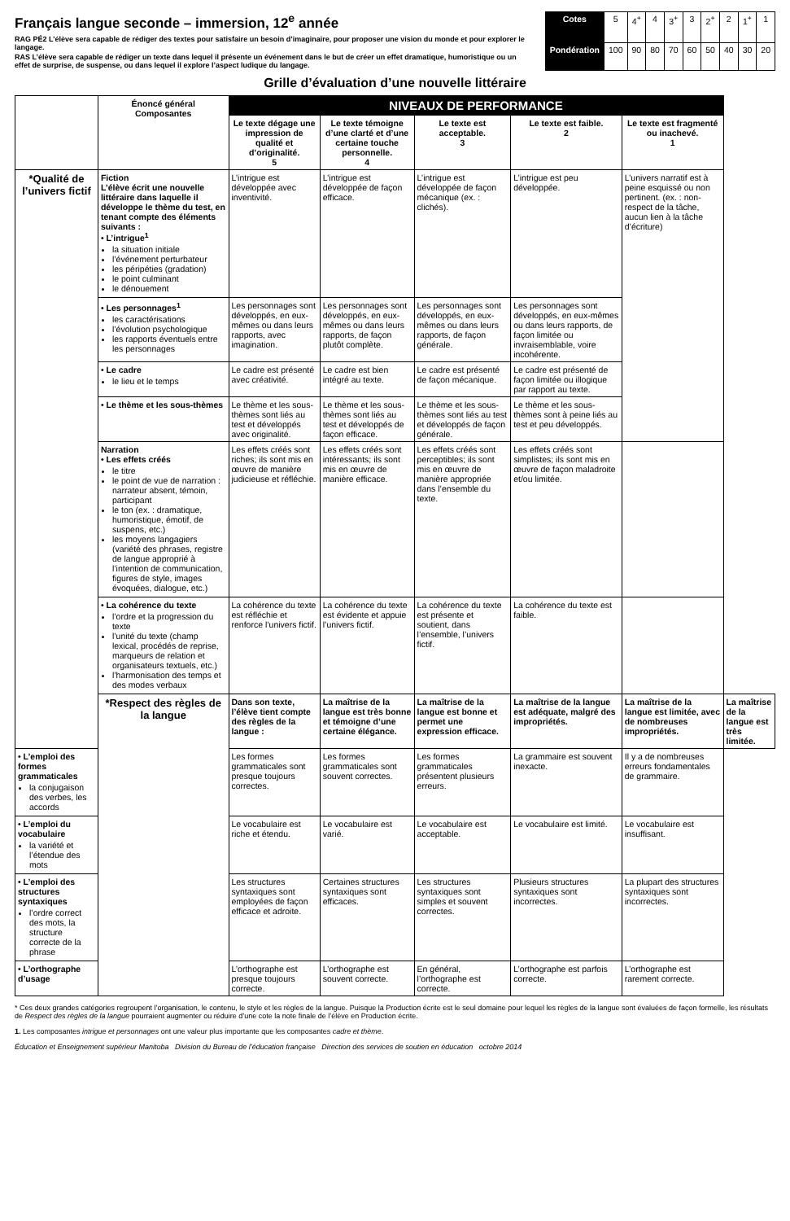Français langue seconde – immersion, 12<sup>e</sup> année
RAG PÉ2 L’élève sera capable de rédiger des textes pour satisfaire un besoin d’imaginaire, pour proposer une vision du monde et pour explorer le langage.
RAS L’élève sera capable de rédiger un texte dans lequel il présente un événement dans le but de créer un effet dramatique, humoristique ou un effet de surprise, de suspense, ou dans lequel il explore l’aspect ludique du langage.
| Cotes | 5 | 4<sup>+</sup> | 4 | 3<sup>+</sup> | 3 | 2<sup>+</sup> | 2 | 1<sup>+</sup> | 1 |
| Pondération | 100 | 90 | 80 | 70 | 60 | 50 | 40 | 30 | 20 |
Grille d’évaluation d’une nouvelle littéraire
| | Énoncé général Composantes | NIVEAUX DE PERFORMANCE | | | | | |
| --- | --- | --- | --- | --- | --- | --- | --- |
| | | Le texte dégage une impression de qualité et d’originalité. 5 | Le texte témoigne d’une clarté et d’une certaine touche personnelle. 4 | Le texte est acceptable. 3 | Le texte est faible. 2 | Le texte est fragmenté ou inachevé. 1 | |
| *Qualité de l’univers fictif | Fiction L’élève écrit une nouvelle littéraire dans laquelle il développe le thème du test, en tenant compte des éléments suivants : • L’intrigue<sup>1</sup> la situation initiale l’événement perturbateur les péripéties (gradation) le point culminant le dénouement | L’intrigue est développée avec inventivité. | L’intrigue est développée de façon efficace. | L’intrigue est développée de façon mécanique (ex. : clichés). | L’intrigue est peu développée. | L’univers narratif est à peine esquissé ou non pertinent. (ex. : non-respect de la tâche, aucun lien à la tâche d’écriture) | |
| | • Les personnages<sup>1</sup> les caractérisations l’évolution psychologique les rapports éventuels entre les personnages | Les personnages sont développés, en eux-mêmes ou dans leurs rapports, avec imagination. | Les personnages sont développés, en eux-mêmes ou dans leurs rapports, de façon plutôt complète. | Les personnages sont développés, en eux-mêmes ou dans leurs rapports, de façon générale. | Les personnages sont développés, en eux-mêmes ou dans leurs rapports, de façon limitée ou invraisemblable, voire incohérente. | | |
| | • Le cadre le lieu et le temps | Le cadre est présenté avec créativité. | Le cadre est bien intégré au texte. | Le cadre est présenté de façon mécanique. | Le cadre est présenté de façon limitée ou illogique par rapport au texte. | | |
| | • Le thème et les sous-thèmes | Le thème et les sous-thèmes sont liés au test et développés avec originalité. | Le thème et les sous-thèmes sont liés au test et développés de façon efficace. | Le thème et les sous-thèmes sont liés au test et développés de façon générale. | Le thème et les sous-thèmes sont à peine liés au test et peu développés. | | |
| | Narration • Les effets créés le titre le point de vue de narration : narrateur absent, témoin, participant le ton (ex. : dramatique, humoristique, émotif, de suspens, etc.) les moyens langagiers (variété des phrases, registre de langue approprié à l’intention de communication, figures de style, images évoquées, dialogue, etc.) | Les effets créés sont riches; ils sont mis en œuvre de manière judicieuse et réfléchie. | Les effets créés sont intéressants; ils sont mis en œuvre de manière efficace. | Les effets créés sont perceptibles; ils sont mis en œuvre de manière appropriée dans l’ensemble du texte. | Les effets créés sont simplistes; ils sont mis en œuvre de façon maladroite et/ou limitée. | | |
| | • La cohérence du texte l’ordre et la progression du texte l’unité du texte (champ lexical, procédés de reprise, marqueurs de relation et organisateurs textuels, etc.) l’harmonisation des temps et des modes verbaux | La cohérence du texte est réfléchie et renforce l’univers fictif. | La cohérence du texte est évidente et appuie l’univers fictif. | La cohérence du texte est présente et soutient, dans l’ensemble, l’univers fictif. | La cohérence du texte est faible. | | |
| | *Respect des règles de la langue | Dans son texte, l’élève tient compte des règles de la langue : | La maîtrise de la langue est très bonne et témoigne d’une certaine élégance. | La maîtrise de la langue est bonne et permet une expression efficace. | La maîtrise de la langue est adéquate, malgré des impropriétés. | La maîtrise de la langue est limitée, avec de nombreuses impropriétés. | La maîtrise de la langue est très limitée. |
| • L’emploi des formes grammaticales la conjugaison des verbes, les accords | | Les formes grammaticales sont presque toujours correctes. | Les formes grammaticales sont souvent correctes. | Les formes grammaticales présentent plusieurs erreurs. | La grammaire est souvent inexacte. | Il y a de nombreuses erreurs fondamentales de grammaire. | |
| • L’emploi du vocabulaire la variété et l’étendue des mots | | Le vocabulaire est riche et étendu. | Le vocabulaire est varié. | Le vocabulaire est acceptable. | Le vocabulaire est limité. | Le vocabulaire est insuffisant. | |
| • L’emploi des structures syntaxiques l’ordre correct des mots, la structure correcte de la phrase | | Les structures syntaxiques sont employées de façon efficace et adroite. | Certaines structures syntaxiques sont efficaces. | Les structures syntaxiques sont simples et souvent correctes. | Plusieurs structures syntaxiques sont incorrectes. | La plupart des structures syntaxiques sont incorrectes. | |
| • L’orthographe d’usage | | L’orthographe est presque toujours correcte. | L’orthographe est souvent correcte. | En général, l’orthographe est correcte. | L’orthographe est parfois correcte. | L’orthographe est rarement correcte. | |
* Ces deux grandes catégories regroupent l’organisation, le contenu, le style et les règles de la langue. Puisque la Production écrite est le seul domaine pour lequel les règles de la langue sont évaluées de façon formelle, les résultats de Respect des règles de la langue pourraient augmenter ou réduire d’une cote la note finale de l’élève en Production écrite.
1. Les composantes intrigue et personnages ont une valeur plus importante que les composantes cadre et thème.
Éducation et Enseignement supérieur Manitoba Division du Bureau de l’éducation française Direction des services de soutien en éducation octobre 2014